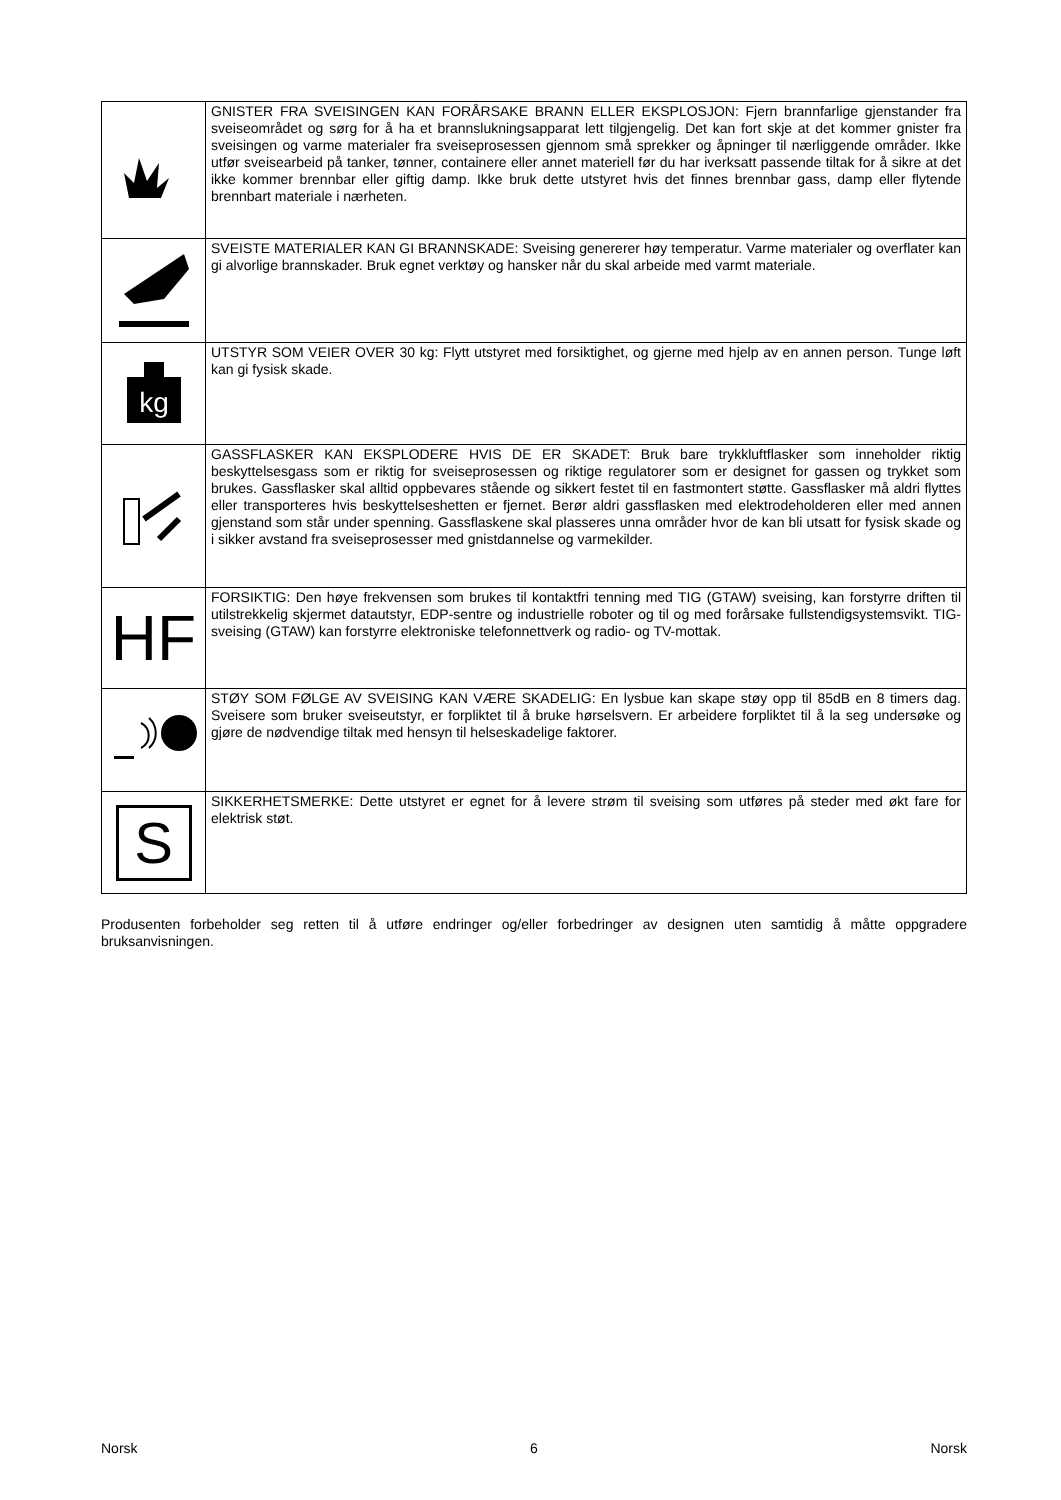| | GNISTER FRA SVEISINGEN KAN FORÅRSAKE BRANN ELLER EKSPLOSJON: Fjern brannfarlige gjenstander fra sveiseområdet og sørg for å ha et brannslukningsapparat lett tilgjengelig. Det kan fort skje at det kommer gnister fra sveisingen og varme materialer fra sveiseprosessen gjennom små sprekker og åpninger til nærliggende områder. Ikke utfør sveisearbeid på tanker, tønner, containere eller annet materiell før du har iverksatt passende tiltak for å sikre at det ikke kommer brennbar eller giftig damp. Ikke bruk dette utstyret hvis det finnes brennbar gass, damp eller flytende brennbart materiale i nærheten. |
| | SVEISTE MATERIALER KAN GI BRANNSKADE: Sveising genererer høy temperatur. Varme materialer og overflater kan gi alvorlige brannskader. Bruk egnet verktøy og hansker når du skal arbeide med varmt materiale. |
| kg | UTSTYR SOM VEIER OVER 30 kg: Flytt utstyret med forsiktighet, og gjerne med hjelp av en annen person. Tunge løft kan gi fysisk skade. |
| | GASSFLASKER KAN EKSPLODERE HVIS DE ER SKADET: Bruk bare trykkluftflasker som inneholder riktig beskyttelsesgass som er riktig for sveiseprosessen og riktige regulatorer som er designet for gassen og trykket som brukes. Gassflasker skal alltid oppbevares stående og sikkert festet til en fastmontert støtte. Gassflasker må aldri flyttes eller transporteres hvis beskyttelseshetten er fjernet. Berør aldri gassflasken med elektrodeholderen eller med annen gjenstand som står under spenning. Gassflaskene skal plasseres unna områder hvor de kan bli utsatt for fysisk skade og i sikker avstand fra sveiseprosesser med gnistdannelse og varmekilder. |
| HF | FORSIKTIG: Den høye frekvensen som brukes til kontaktfri tenning med TIG (GTAW) sveising, kan forstyrre driften til utilstrekkelig skjermet datautstyr, EDP-sentre og industrielle roboter og til og med forårsake fullstendigsystemsvikt. TIG-sveising (GTAW) kan forstyrre elektroniske telefonnettverk og radio- og TV-mottak. |
| | STØY SOM FØLGE AV SVEISING KAN VÆRE SKADELIG: En lysbue kan skape støy opp til 85dB en 8 timers dag. Sveisere som bruker sveiseutstyr, er forpliktet til å bruke hørselsvern. Er arbeidere forpliktet til å la seg undersøke og gjøre de nødvendige tiltak med hensyn til helseskadelige faktorer. |
| S | SIKKERHETSMERKE: Dette utstyret er egnet for å levere strøm til sveising som utføres på steder med økt fare for elektrisk støt. |
Produsenten forbeholder seg retten til å utføre endringer og/eller forbedringer av designen uten samtidig å måtte oppgradere bruksanvisningen.
Norsk 6 Norsk